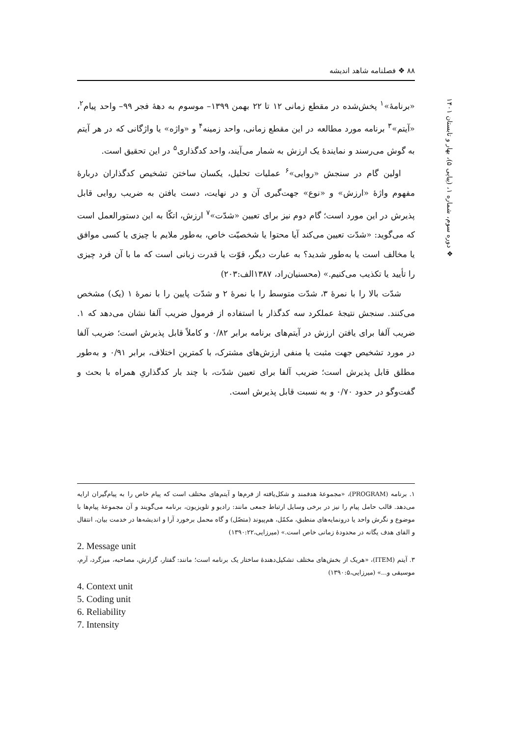۸۸ ❖ فصلنامه شاهد اندیشه
❖ دوره سوم، شماره ۱، (پیاپی ۵)، بهار و تابستان ۱۴۰۱
«برنامۀ»<sup>۱</sup> پخش‌شده در مقطع زمانی ۱۲ تا ۲۲ بهمن ۱۳۹۹– موسوم به دهۀ فجر ۹۹– واحد پیام<sup>۲</sup>، «آیتم»<sup>۳</sup> برنامه مورد مطالعه در این مقطع زمانی، واحد زمینه<sup>۴</sup> و «واژه» یا واژگانی که در هر آیتم به گوش می‌رسند و نمایندۀ یک ارزش به شمار می‌آیند، واحد کدگذاری<sup>۵</sup> در این تحقیق است.
اولین گام در سنجش «روایی»<sup>۶</sup> عملیات تحلیل، یکسان ساختن تشخیص کدگذاران دربارۀ مفهوم واژۀ «ارزش» و «نوع» جهت‌گیری آن و در نهایت، دست یافتن به ضریب روایی قابل پذیرش در این مورد است؛ گام دوم نیز برای تعیین «شدّت»<sup>۷</sup> ارزش، اتکّا به این دستورالعمل است که می‌گوید: «شدّت تعیین می‌کند آیا محتوا یا شخصیّت خاص، به‌طور ملایم با چیزی یا کسی موافق یا مخالف است یا به‌طور شدید؟ به عبارت دیگر، قوّت یا قدرت زبانی است که ما با آن فرد چیزی را تأیید یا تکذیب می‌کنیم.» (محسنیان‌راد، ۱۳۸۷الف:۲۰۳)
شدّت بالا را با نمرۀ ۳، شدّت متوسط را با نمرۀ ۲ و شدّت پایین را با نمرۀ ۱ (یک) مشخص می‌کنند. سنجش نتیجۀ عملکرد سه کدگذار با استفاده از فرمول ضریب آلفا نشان می‌دهد که ۱. ضریب آلفا برای یافتن ارزش در آیتم‌های برنامه برابر ۰/۸۲ و کاملاً قابل پذیرش است؛ ضریب آلفا در مورد تشخیص جهت مثبت یا منفی ارزش‌های مشترک، با کمترین اختلاف، برابر ۰/۹۱ و به‌طور مطلق قابل پذیرش است؛ ضریب آلفا برای تعیین شدّت، با چند بار کدگذاریِ همراه با بحث و گفت‌وگو در حدود ۰/۷۰ و به نسبت قابل پذیرش است.
۱. برنامه (PROGRAM)، «مجموعۀ هدفمند و شکل‌یافته از فرم‌ها و آیتم‌های مختلف است که پیام خاص را به پیام‌گیران ارایه می‌دهد. قالب حامل پیام را نیز در برخی وسایل ارتباط جمعی مانند: رادیو و تلویزیون، برنامه می‌گویند و آن مجموعۀ پیام‌ها با موضوع و نگرش واحد یا درونمایه‌های منطبق، مکمّل، هم‌پیوند (متصّل) و گاه محمل برخورد آرا و اندیشه‌ها در خدمت بیان، انتقال و القای هدف یگانه در محدودۀ زمانی خاص است.» (میرزایی،۱۳۹۰:۲۲)
2. Message unit
۳. آیتم (ITEM)، «هریک از بخش‌های مختلف تشکیل‌دهندۀ ساختار یک برنامه است؛ مانند: گفتار، گزارش، مصاحبه، میزگرد، آرم، موسیقی و...» (میرزایی،۱۳۹۰:۵)
4. Context unit
5. Coding unit
6. Reliability
7. Intensity